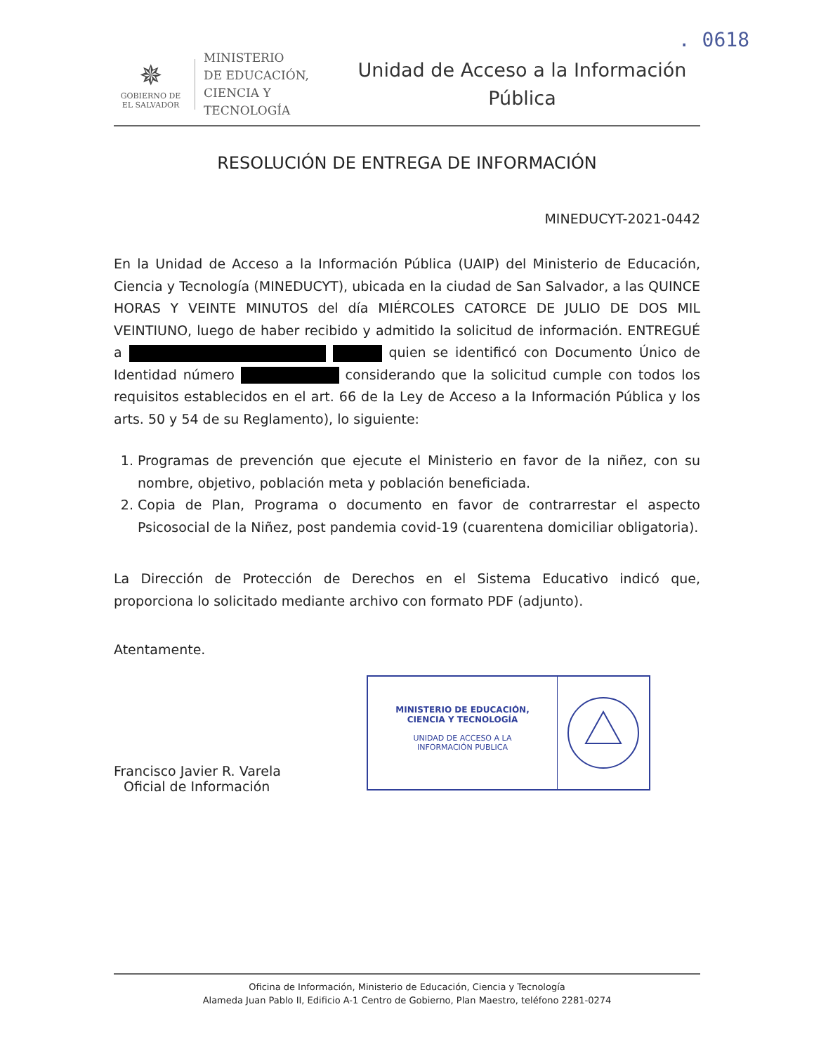. 0618
✵
GOBIERNO DE
EL SALVADOR
MINISTERIO
DE EDUCACIÓN,
CIENCIA Y
TECNOLOGÍA
Unidad de Acceso a la Información
Pública
RESOLUCIÓN DE ENTREGA DE INFORMACIÓN
MINEDUCYT-2021-0442
En la Unidad de Acceso a la Información Pública (UAIP) del Ministerio de Educación, Ciencia y Tecnología (MINEDUCYT), ubicada en la ciudad de San Salvador, a las QUINCE HORAS Y VEINTE MINUTOS del día MIÉRCOLES CATORCE DE JULIO DE DOS MIL VEINTIUNO, luego de haber recibido y admitido la solicitud de información. ENTREGUÉ a quien se identificó con Documento Único de Identidad número considerando que la solicitud cumple con todos los requisitos establecidos en el art. 66 de la Ley de Acceso a la Información Pública y los arts. 50 y 54 de su Reglamento), lo siguiente:
1. Programas de prevención que ejecute el Ministerio en favor de la niñez, con su nombre, objetivo, población meta y población beneficiada.
2. Copia de Plan, Programa o documento en favor de contrarrestar el aspecto Psicosocial de la Niñez, post pandemia covid-19 (cuarentena domiciliar obligatoria).
La Dirección de Protección de Derechos en el Sistema Educativo indicó que, proporciona lo solicitado mediante archivo con formato PDF (adjunto).
Atentamente.
Francisco Javier R. Varela
Oficial de Información
MINISTERIO DE EDUCACIÓN,
CIENCIA Y TECNOLOGÍA
UNIDAD DE ACCESO A LA
INFORMACIÓN PUBLICA
Oficina de Información, Ministerio de Educación, Ciencia y Tecnología
Alameda Juan Pablo II, Edificio A-1 Centro de Gobierno, Plan Maestro, teléfono 2281-0274